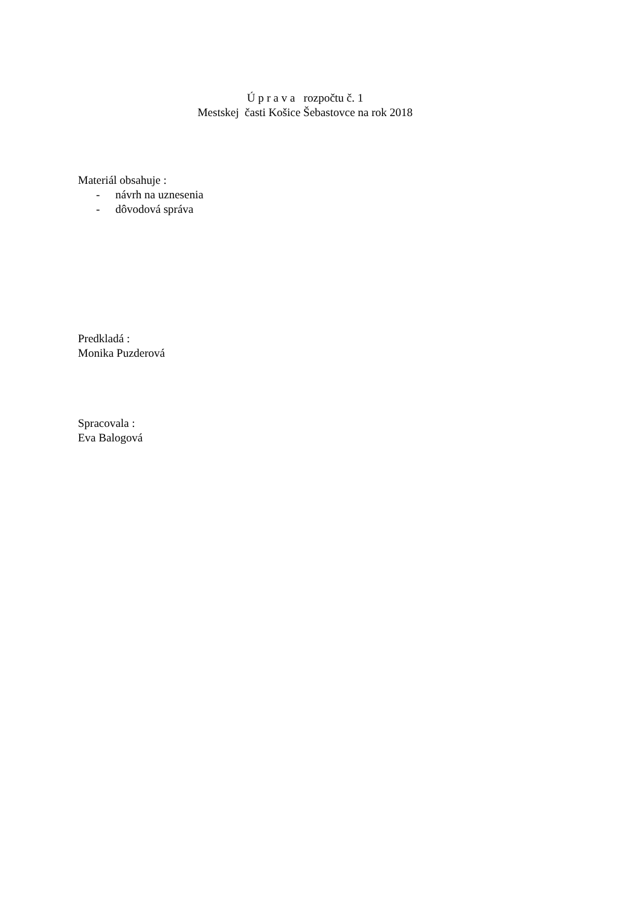Ú p r a v a rozpočtu č. 1
Mestskej časti Košice Šebastovce na rok 2018
Materiál obsahuje :
- návrh na uznesenia
- dôvodová správa
Predkladá :
Monika Puzderová
Spracovala :
Eva Balogová